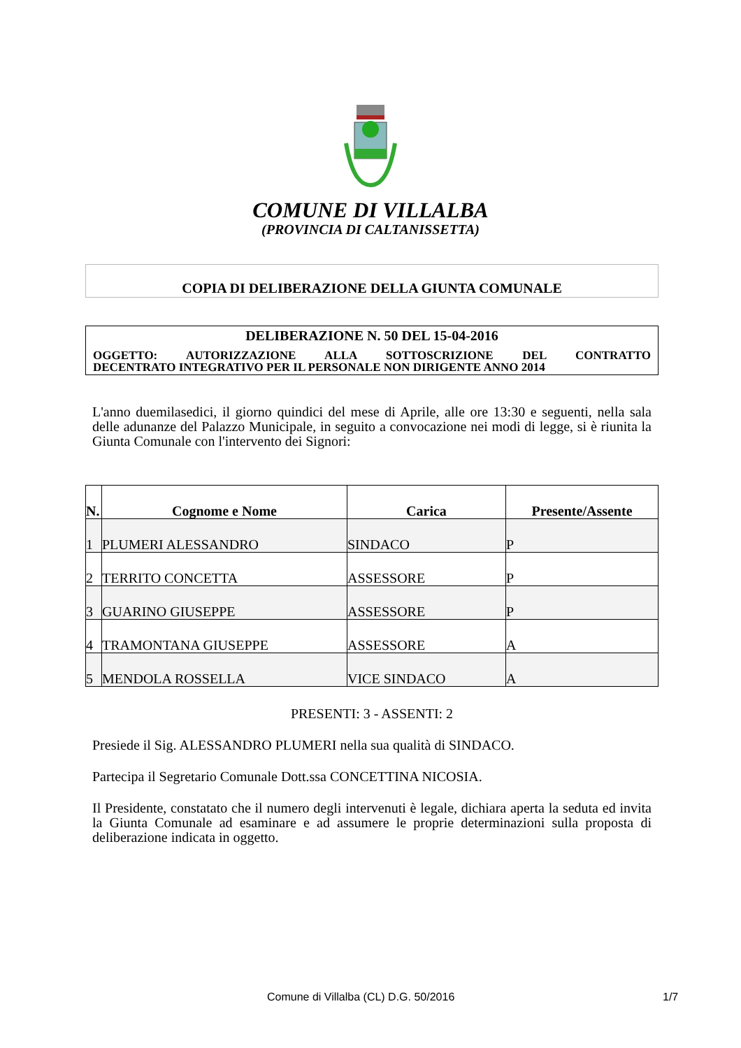COMUNE DI VILLALBA
(PROVINCIA DI CALTANISSETTA)
COPIA DI DELIBERAZIONE DELLA GIUNTA COMUNALE
DELIBERAZIONE N. 50 DEL 15-04-2016
OGGETTO: AUTORIZZAZIONE ALLA SOTTOSCRIZIONE DEL CONTRATTO
DECENTRATO INTEGRATIVO PER IL PERSONALE NON DIRIGENTE ANNO 2014
L'anno duemilasedici, il giorno quindici del mese di Aprile, alle ore 13:30 e seguenti, nella sala delle adunanze del Palazzo Municipale, in seguito a convocazione nei modi di legge, si è riunita la Giunta Comunale con l'intervento dei Signori:
| N. | Cognome e Nome | Carica | Presente/Assente |
| --- | --- | --- | --- |
| 1 | PLUMERI ALESSANDRO | SINDACO | P |
| 2 | TERRITO CONCETTA | ASSESSORE | P |
| 3 | GUARINO GIUSEPPE | ASSESSORE | P |
| 4 | TRAMONTANA GIUSEPPE | ASSESSORE | A |
| 5 | MENDOLA ROSSELLA | VICE SINDACO | A |
PRESENTI: 3 - ASSENTI: 2
Presiede il Sig. ALESSANDRO PLUMERI nella sua qualità di SINDACO.
Partecipa il Segretario Comunale Dott.ssa CONCETTINA NICOSIA.
Il Presidente, constatato che il numero degli intervenuti è legale, dichiara aperta la seduta ed invita la Giunta Comunale ad esaminare e ad assumere le proprie determinazioni sulla proposta di deliberazione indicata in oggetto.
Comune di Villalba (CL) D.G. 50/2016 1/7